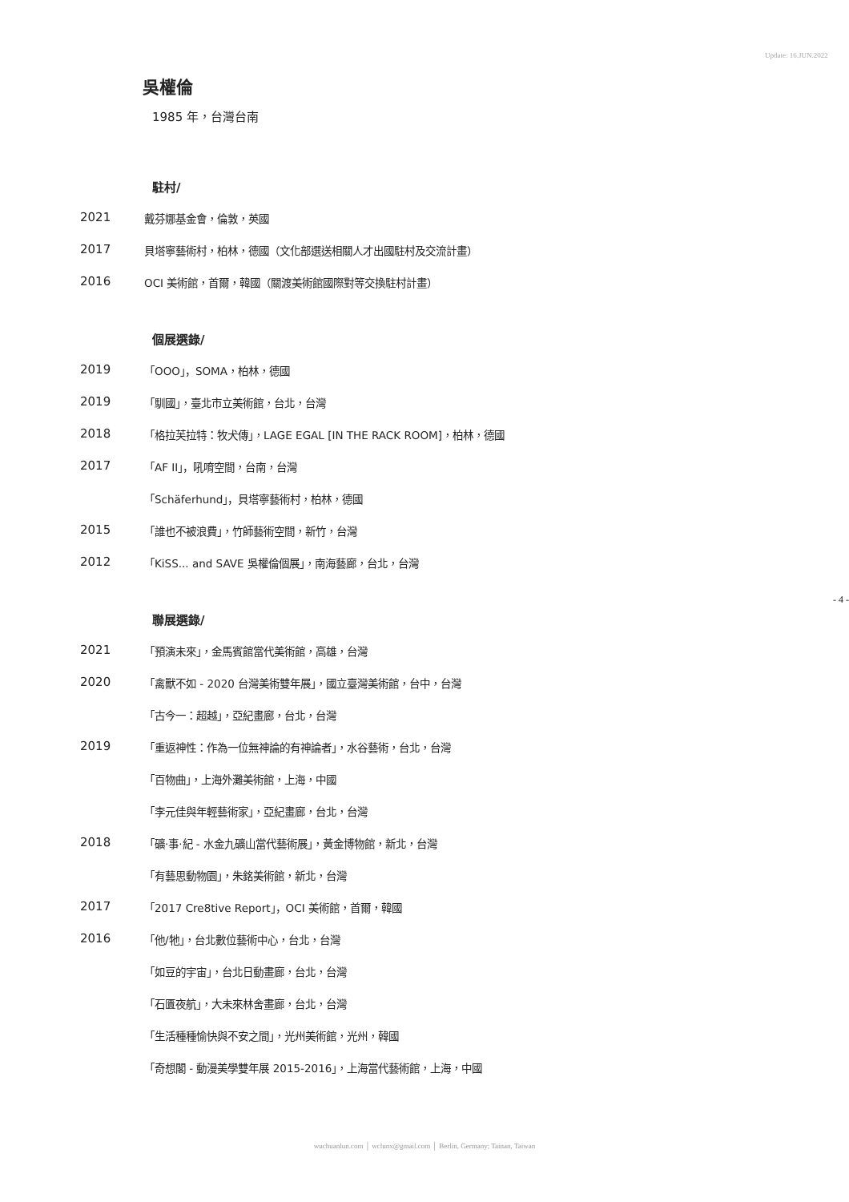Update: 16.JUN.2022
吳權倫
1985 年，台灣台南
駐村/
2021 戴芬娜基金會，倫敦，英國
2017 貝塔寧藝術村，柏林，德國（文化部選送相關人才出國駐村及交流計畫）
2016 OCI 美術館，首爾，韓國（關渡美術館國際對等交換駐村計畫）
個展選錄/
2019 「OOO」，SOMA，柏林，德國
2019 「馴國」，臺北市立美術館，台北，台灣
2018 「格拉芙拉特：牧犬傳」，LAGE EGAL [IN THE RACK ROOM]，柏林，德國
2017 「AF II」，吼唷空間，台南，台灣
「Schäferhund」，貝塔寧藝術村，柏林，德國
2015 「誰也不被浪費」，竹師藝術空間，新竹，台灣
2012 「KiSS... and SAVE 吳權倫個展」，南海藝廊，台北，台灣
聯展選錄/
2021 「預演未來」，金馬賓館當代美術館，高雄，台灣
2020 「禽獸不如 - 2020 台灣美術雙年展」，國立臺灣美術館，台中，台灣
「古今一：超越」，亞紀畫廊，台北，台灣
2019 「重返神性：作為一位無神論的有神論者」，水谷藝術，台北，台灣
「百物曲」，上海外灘美術館，上海，中國
「李元佳與年輕藝術家」，亞紀畫廊，台北，台灣
2018 「礦·事·紀 - 水金九礦山當代藝術展」，黃金博物館，新北，台灣
「有藝思動物園」，朱銘美術館，新北，台灣
2017 「2017 Cre8tive Report」，OCI 美術館，首爾，韓國
2016 「他/牠」，台北數位藝術中心，台北，台灣
「如豆的宇宙」，台北日動畫廊，台北，台灣
「石匱夜航」，大未來林舍畫廊，台北，台灣
「生活種種愉快與不安之間」，光州美術館，光州，韓國
「奇想閣 - 動漫美學雙年展 2015-2016」，上海當代藝術館，上海，中國
- 4 -
wuchuanlun.com │ wclunx@gmail.com │ Berlin, Germany; Tainan, Taiwan